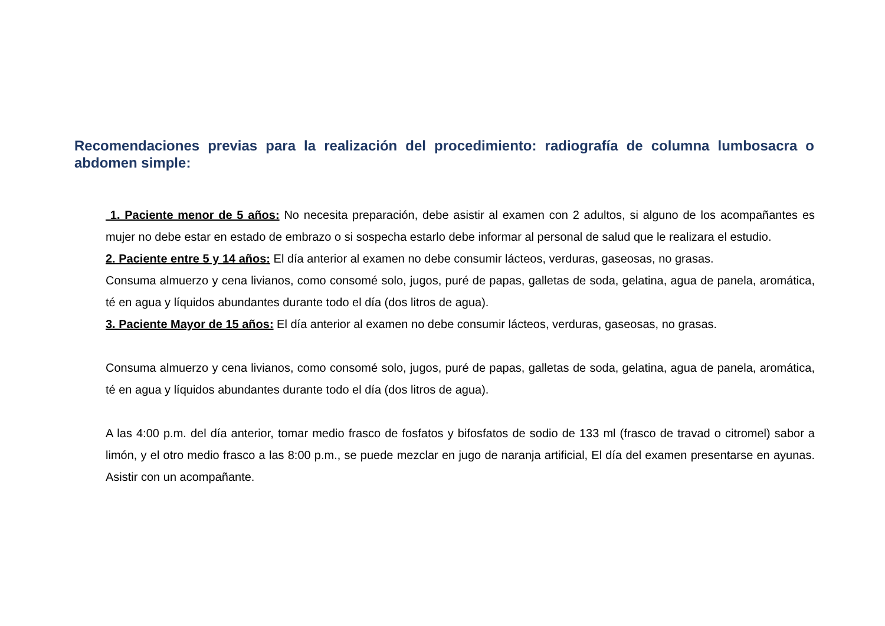Recomendaciones previas para la realización del procedimiento: radiografía de columna lumbosacra o abdomen simple:
1. Paciente menor de 5 años: No necesita preparación, debe asistir al examen con 2 adultos, si alguno de los acompañantes es mujer no debe estar en estado de embrazo o si sospecha estarlo debe informar al personal de salud que le realizara el estudio.
2. Paciente entre 5 y 14 años: El día anterior al examen no debe consumir lácteos, verduras, gaseosas, no grasas.
Consuma almuerzo y cena livianos, como consomé solo, jugos, puré de papas, galletas de soda, gelatina, agua de panela, aromática, té en agua y líquidos abundantes durante todo el día (dos litros de agua).
3. Paciente Mayor de 15 años: El día anterior al examen no debe consumir lácteos, verduras, gaseosas, no grasas.
Consuma almuerzo y cena livianos, como consomé solo, jugos, puré de papas, galletas de soda, gelatina, agua de panela, aromática, té en agua y líquidos abundantes durante todo el día (dos litros de agua).
A las 4:00 p.m. del día anterior, tomar medio frasco de fosfatos y bifosfatos de sodio de 133 ml (frasco de travad o citromel) sabor a limón, y el otro medio frasco a las 8:00 p.m., se puede mezclar en jugo de naranja artificial, El día del examen presentarse en ayunas. Asistir con un acompañante.